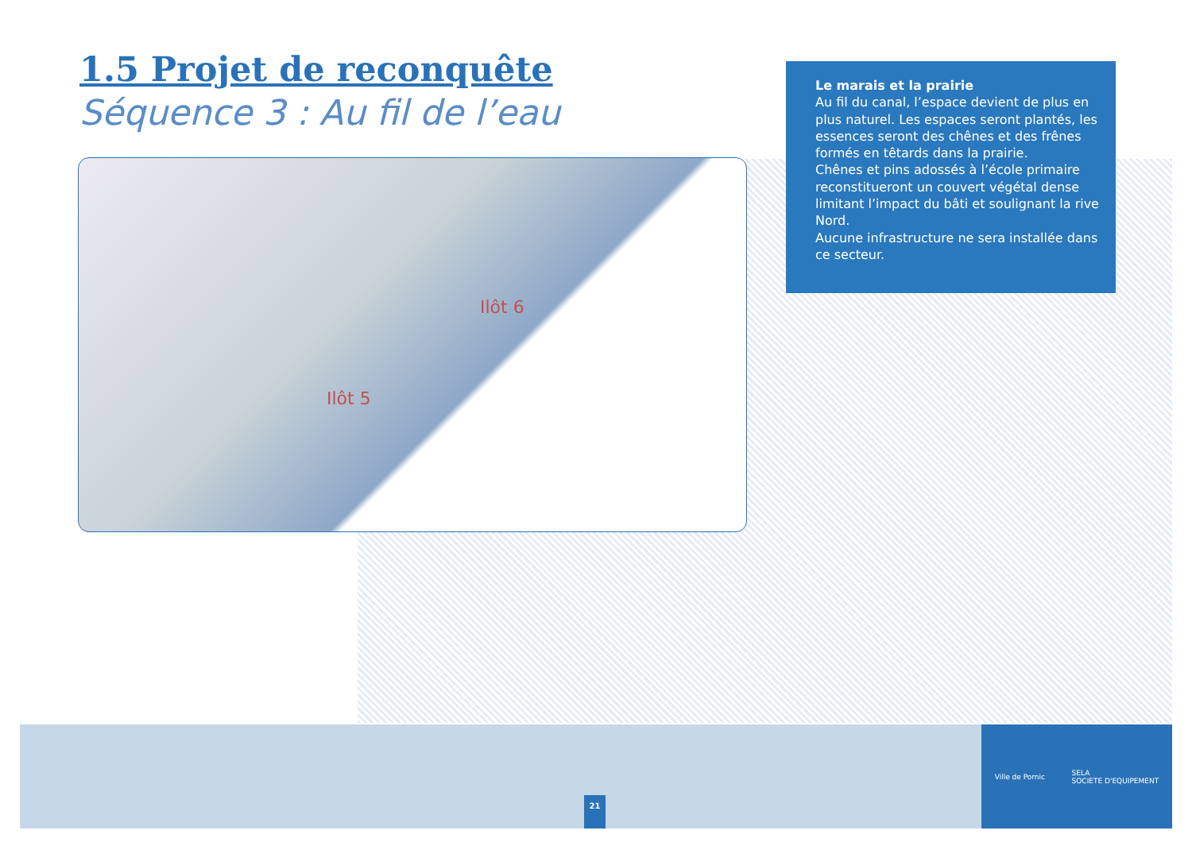1.5 Projet de reconquête
Séquence 3 : Au fil de l’eau
Ilôt 6
Ilôt 5
Le marais et la prairie
Au fil du canal, l’espace devient de plus en plus naturel. Les espaces seront plantés, les essences seront des chênes et des frênes formés en têtards dans la prairie.
Chênes et pins adossés à l’école primaire reconstitueront un couvert végétal dense limitant l’impact du bâti et soulignant la rive Nord.
Aucune infrastructure ne sera installée dans ce secteur.
21
Ville de Pornic
SELA
SOCIETE D'EQUIPEMENT